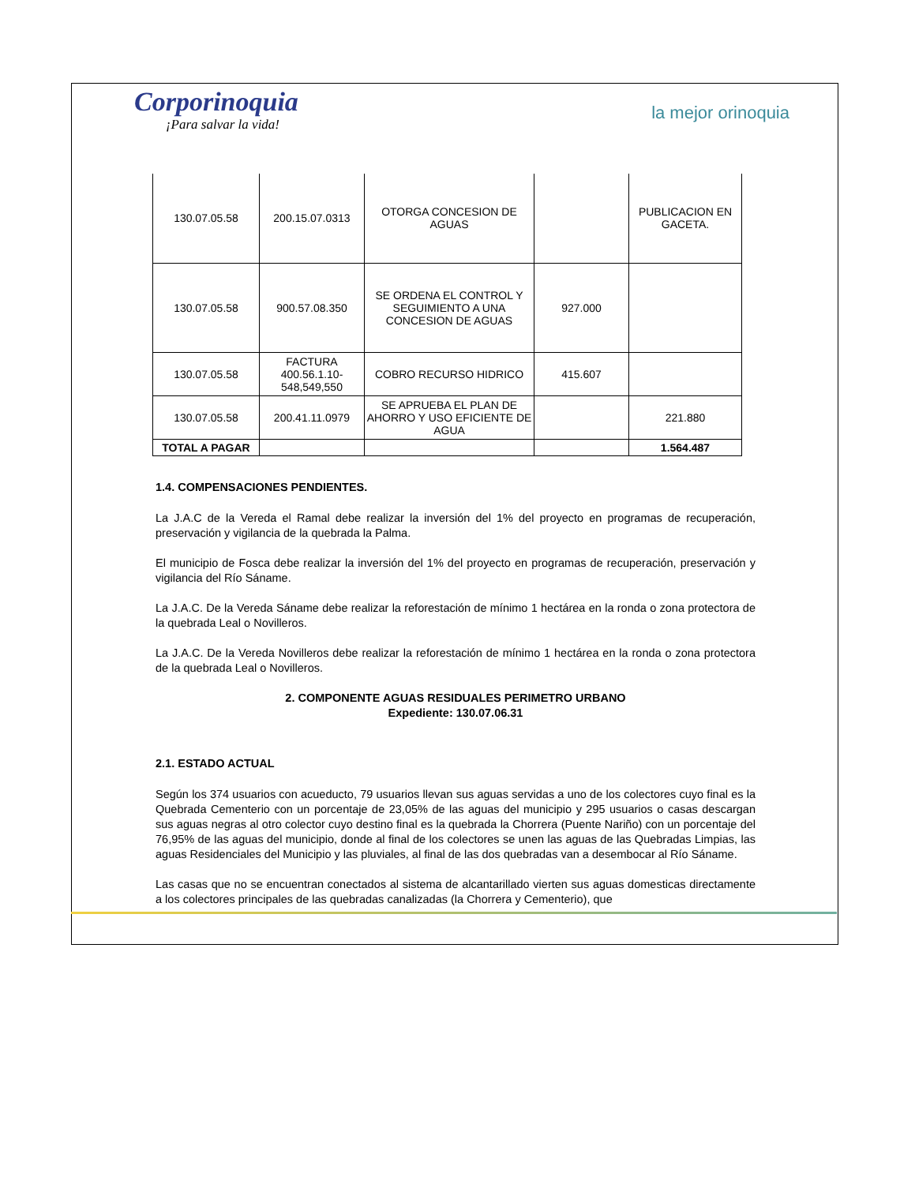Corporinoquia
¡Para salvar la vida!
la mejor orinoquia
| 130.07.05.58 | 200.15.07.0313 | OTORGA CONCESION DE AGUAS | | PUBLICACION EN GACETA. |
| 130.07.05.58 | 900.57.08.350 | SE ORDENA EL CONTROL Y SEGUIMIENTO A UNA CONCESION DE AGUAS | 927.000 | |
| 130.07.05.58 | FACTURA 400.56.1.10-548,549,550 | COBRO RECURSO HIDRICO | 415.607 | |
| 130.07.05.58 | 200.41.11.0979 | SE APRUEBA EL PLAN DE AHORRO Y USO EFICIENTE DE AGUA | | 221.880 |
| TOTAL A PAGAR | | | | 1.564.487 |
1.4. COMPENSACIONES PENDIENTES.
La J.A.C de la Vereda el Ramal debe realizar la inversión del 1% del proyecto en programas de recuperación, preservación y vigilancia de la quebrada la Palma.
El municipio de Fosca debe realizar la inversión del 1% del proyecto en programas de recuperación, preservación y vigilancia del Río Sáname.
La J.A.C. De la Vereda Sáname debe realizar la reforestación de mínimo 1 hectárea en la ronda o zona protectora de la quebrada Leal o Novilleros.
La J.A.C. De la Vereda Novilleros debe realizar la reforestación de mínimo 1 hectárea en la ronda o zona protectora de la quebrada Leal o Novilleros.
2. COMPONENTE AGUAS RESIDUALES PERIMETRO URBANO
Expediente: 130.07.06.31
2.1. ESTADO ACTUAL
Según los 374 usuarios con acueducto, 79 usuarios llevan sus aguas servidas a uno de los colectores cuyo final es la Quebrada Cementerio con un porcentaje de 23,05% de las aguas del municipio y 295 usuarios o casas descargan sus aguas negras al otro colector cuyo destino final es la quebrada la Chorrera (Puente Nariño) con un porcentaje del 76,95% de las aguas del municipio, donde al final de los colectores se unen las aguas de las Quebradas Limpias, las aguas Residenciales del Municipio y las pluviales, al final de las dos quebradas van a desembocar al Río Sáname.
Las casas que no se encuentran conectados al sistema de alcantarillado vierten sus aguas domesticas directamente a los colectores principales de las quebradas canalizadas (la Chorrera y Cementerio), que